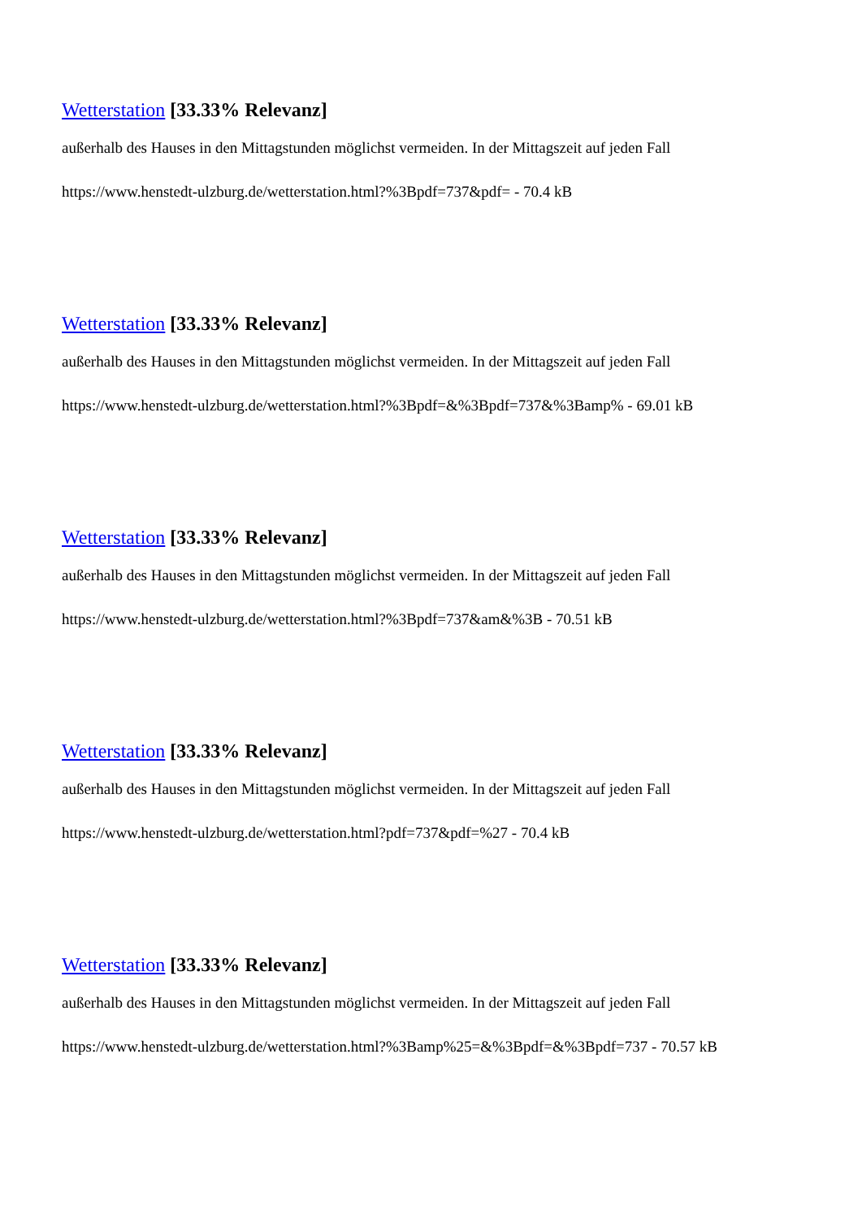Wetterstation [33.33% Relevanz]
außerhalb des Hauses in den Mittagstunden möglichst vermeiden. In der Mittagszeit auf jeden Fall
https://www.henstedt-ulzburg.de/wetterstation.html?%3Bpdf=737&pdf= - 70.4 kB
Wetterstation [33.33% Relevanz]
außerhalb des Hauses in den Mittagstunden möglichst vermeiden. In der Mittagszeit auf jeden Fall
https://www.henstedt-ulzburg.de/wetterstation.html?%3Bpdf=&%3Bpdf=737&%3Bamp% - 69.01 kB
Wetterstation [33.33% Relevanz]
außerhalb des Hauses in den Mittagstunden möglichst vermeiden. In der Mittagszeit auf jeden Fall
https://www.henstedt-ulzburg.de/wetterstation.html?%3Bpdf=737&am&%3B - 70.51 kB
Wetterstation [33.33% Relevanz]
außerhalb des Hauses in den Mittagstunden möglichst vermeiden. In der Mittagszeit auf jeden Fall
https://www.henstedt-ulzburg.de/wetterstation.html?pdf=737&pdf=%27 - 70.4 kB
Wetterstation [33.33% Relevanz]
außerhalb des Hauses in den Mittagstunden möglichst vermeiden. In der Mittagszeit auf jeden Fall
https://www.henstedt-ulzburg.de/wetterstation.html?%3Bamp%25=&%3Bpdf=&%3Bpdf=737 - 70.57 kB